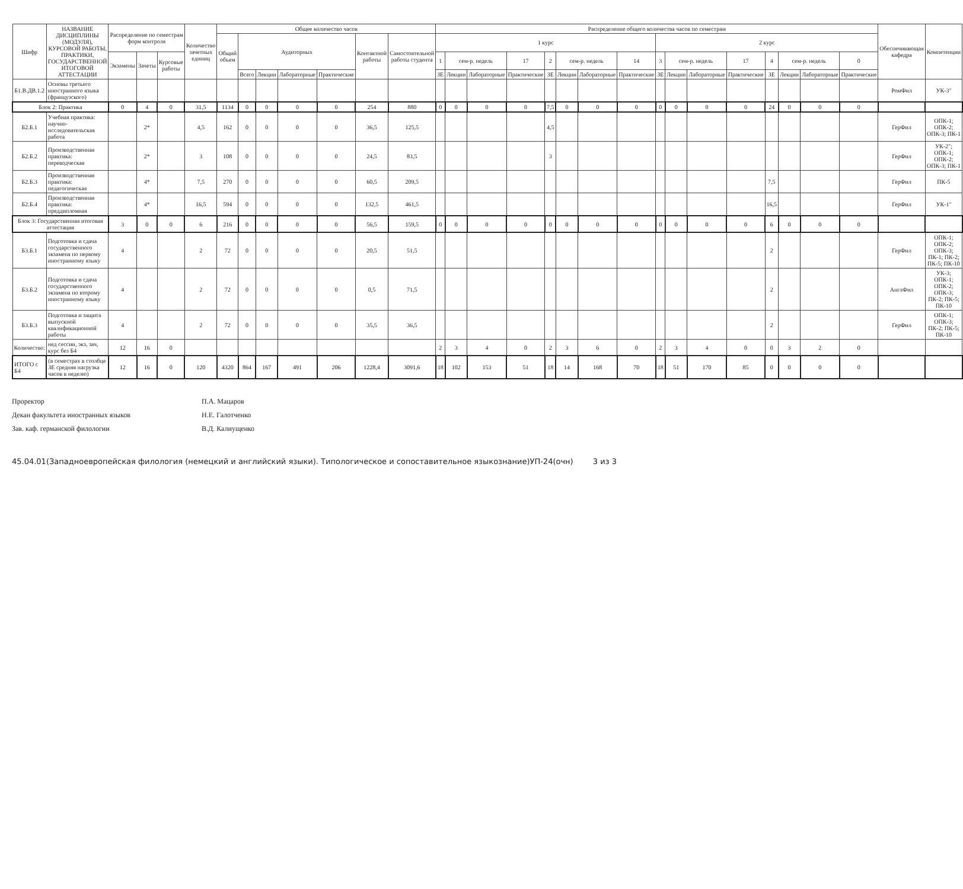| Шифр | НАЗВАНИЕ ДИСЦИПЛИНЫ (МОДУЛЯ), КУРСОВОЙ РАБОТЫ, ПРАКТИКИ, ГОСУДАРСТВЕННОЙ ИТОГОВОЙ АТТЕСТАЦИИ | Распределение по семестрам форм контроля | | | Количество зачетных единиц | Общее количество часов | | | | | | | Распределение общего количества часов по семестрам | | | | | | | | | | | | | | | | Обеспечивающая кафедра | Компетенции |
| --- | --- | --- | --- | --- | --- | --- | --- | --- | --- | --- | --- | --- | --- | --- | --- | --- | --- | --- | --- | --- | --- | --- | --- | --- | --- | --- | --- | --- | --- | --- |
| | | | | | | Общий объем | Аудиторных | | | | Контактной работы | Самостоятельной работы студента | 1 курс | | | | | | | | 2 курс | | | | | | | | | |
| | | Экзамены | Зачеты | Курсовые работы | | | | | | | | | 1 | сем-р. недель | | 17 | 2 | сем-р. недель | | 14 | 3 | сем-р. недель | | 17 | 4 | сем-р. недель | | 0 | | |
| | | | | | | | Всего | Лекции | Лабораторные | Практические | | | ЗЕ | Лекции | Лабораторные | Практические | ЗЕ | Лекции | Лабораторные | Практические | ЗЕ | Лекции | Лабораторные | Практические | ЗЕ | Лекции | Лабораторные | Практические | | |
| Б1.В.ДВ.1.2 | Основы третьего иностранного языка (французского) | | | | | | | | | | | | | | | | | | | | | | | | | | | | РомФил | УК-3" |
| Блок 2: Практика | | 0 | 4 | 0 | 31,5 | 1134 | 0 | 0 | 0 | 0 | 254 | 880 | 0 | 0 | 0 | 0 | 7,5 | 0 | 0 | 0 | 0 | 0 | 0 | 0 | 24 | 0 | 0 | 0 | | |
| Б2.Б.1 | Учебная практика: научно-исследовательская работа | | 2* | | 4,5 | 162 | 0 | 0 | 0 | 0 | 36,5 | 125,5 | | | | | 4,5 | | | | | | | | | | | | ГерФил | ОПК-1; ОПК-2; ОПК-3; ПК-1 |
| Б2.Б.2 | Производственная практика: переводческая | | 2* | | 3 | 108 | 0 | 0 | 0 | 0 | 24,5 | 83,5 | | | | | 3 | | | | | | | | | | | | ГерФил | УК-2"; ОПК-1; ОПК-2; ОПК-3; ПК-1 |
| Б2.Б.3 | Производственная практика: педагогическая | | 4* | | 7,5 | 270 | 0 | 0 | 0 | 0 | 60,5 | 209,5 | | | | | | | | | | | | | 7,5 | | | | ГерФил | ПК-5 |
| Б2.Б.4 | Производственная практика: преддипломная | | 4* | | 16,5 | 594 | 0 | 0 | 0 | 0 | 132,5 | 461,5 | | | | | | | | | | | | | 16,5 | | | | ГерФил | УК-1" |
| Блок 3: Государственная итоговая аттестация | | 3 | 0 | 0 | 6 | 216 | 0 | 0 | 0 | 0 | 56,5 | 159,5 | 0 | 0 | 0 | 0 | 0 | 0 | 0 | 0 | 0 | 0 | 0 | 0 | 6 | 0 | 0 | 0 | | |
| Б3.Б.1 | Подготовка и сдача государственного экзамена по первому иностранному языку | 4 | | | 2 | 72 | 0 | 0 | 0 | 0 | 20,5 | 51,5 | | | | | | | | | | | | | 2 | | | | ГерФил | ОПК-1; ОПК-2; ОПК-3; ПК-1; ПК-2; ПК-5; ПК-10 |
| Б3.Б.2 | Подготовка и сдача государственного экзамена по второму иностранному языку | 4 | | | 2 | 72 | 0 | 0 | 0 | 0 | 0,5 | 71,5 | | | | | | | | | | | | | 2 | | | | АнглФил | УК-3; ОПК-1; ОПК-2; ОПК-3; ПК-2; ПК-5; ПК-10 |
| Б3.Б.3 | Подготовка и защита выпускной квалификационной работы | 4 | | | 2 | 72 | 0 | 0 | 0 | 0 | 35,5 | 36,5 | | | | | | | | | | | | | 2 | | | | ГерФил | ОПК-1; ОПК-3; ПК-2; ПК-5; ПК-10 |
| Количество: | нед сессии, экз, зач, курс без Б4 | 12 | 16 | 0 | | | | | | | | | 2 | 3 | 4 | 0 | 2 | 3 | 6 | 0 | 2 | 3 | 4 | 0 | 0 | 3 | 2 | 0 | | |
| ИТОГО с Б4 | (в семестрах в столбце ЗЕ средняя нагрузка часов в неделю) | 12 | 16 | 0 | 120 | 4320 | 864 | 167 | 491 | 206 | 1228,4 | 3091,6 | 18 | 102 | 153 | 51 | 18 | 14 | 168 | 70 | 18 | 51 | 170 | 85 | 0 | 0 | 0 | 0 | | |
Проректор
П.А. Мацаров
Декан факультета иностранных языков
Н.Е. Галотченко
Зав. каф. германской филологии
В.Д. Калиущенко
45.04.01(Западноевропейская филология (немецкий и английский языки). Типологическое и сопоставительное языкознание)УП-24(очн) 3 из 3